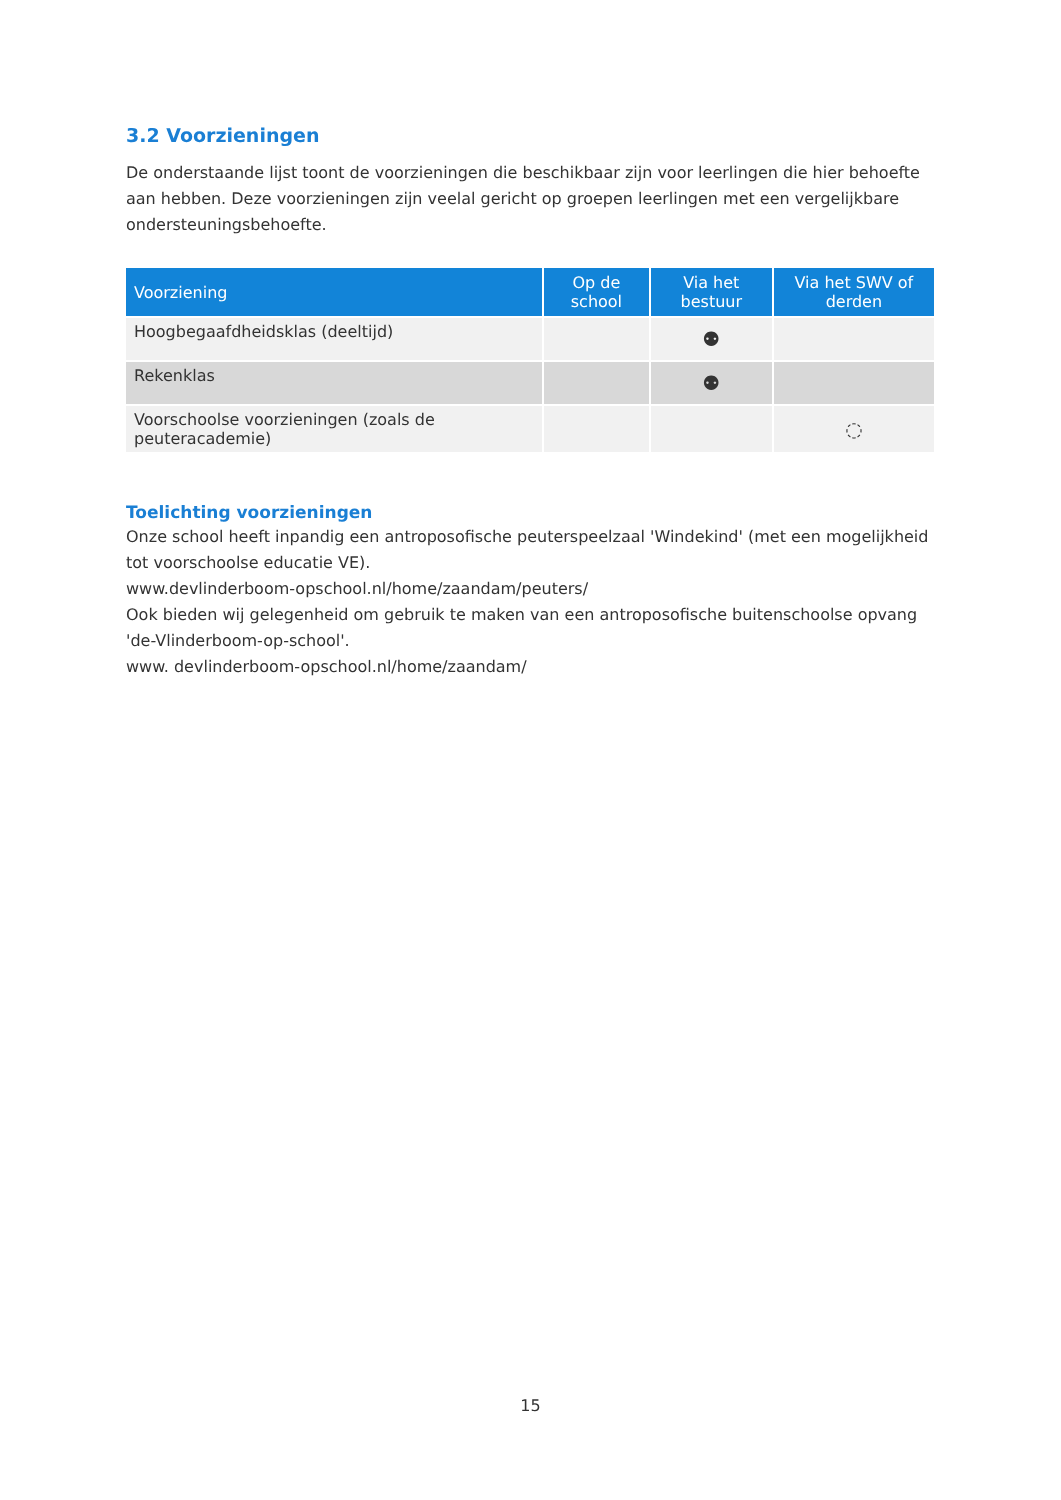3.2 Voorzieningen
De onderstaande lijst toont de voorzieningen die beschikbaar zijn voor leerlingen die hier behoefte aan hebben. Deze voorzieningen zijn veelal gericht op groepen leerlingen met een vergelijkbare ondersteuningsbehoefte.
| Voorziening | Op de school | Via het bestuur | Via het SWV of derden |
| --- | --- | --- | --- |
| Hoogbegaafdheidsklas (deeltijd) | | ⚉ | |
| Rekenklas | | ⚉ | |
| Voorschoolse voorzieningen (zoals de peuteracademie) | | | ◌ |
Toelichting voorzieningen
Onze school heeft inpandig een antroposofische peuterspeelzaal 'Windekind' (met een mogelijkheid tot voorschoolse educatie VE).
www.devlinderboom-opschool.nl/home/zaandam/peuters/
Ook bieden wij gelegenheid om gebruik te maken van een antroposofische buitenschoolse opvang 'de-Vlinderboom-op-school'.
www. devlinderboom-opschool.nl/home/zaandam/
15